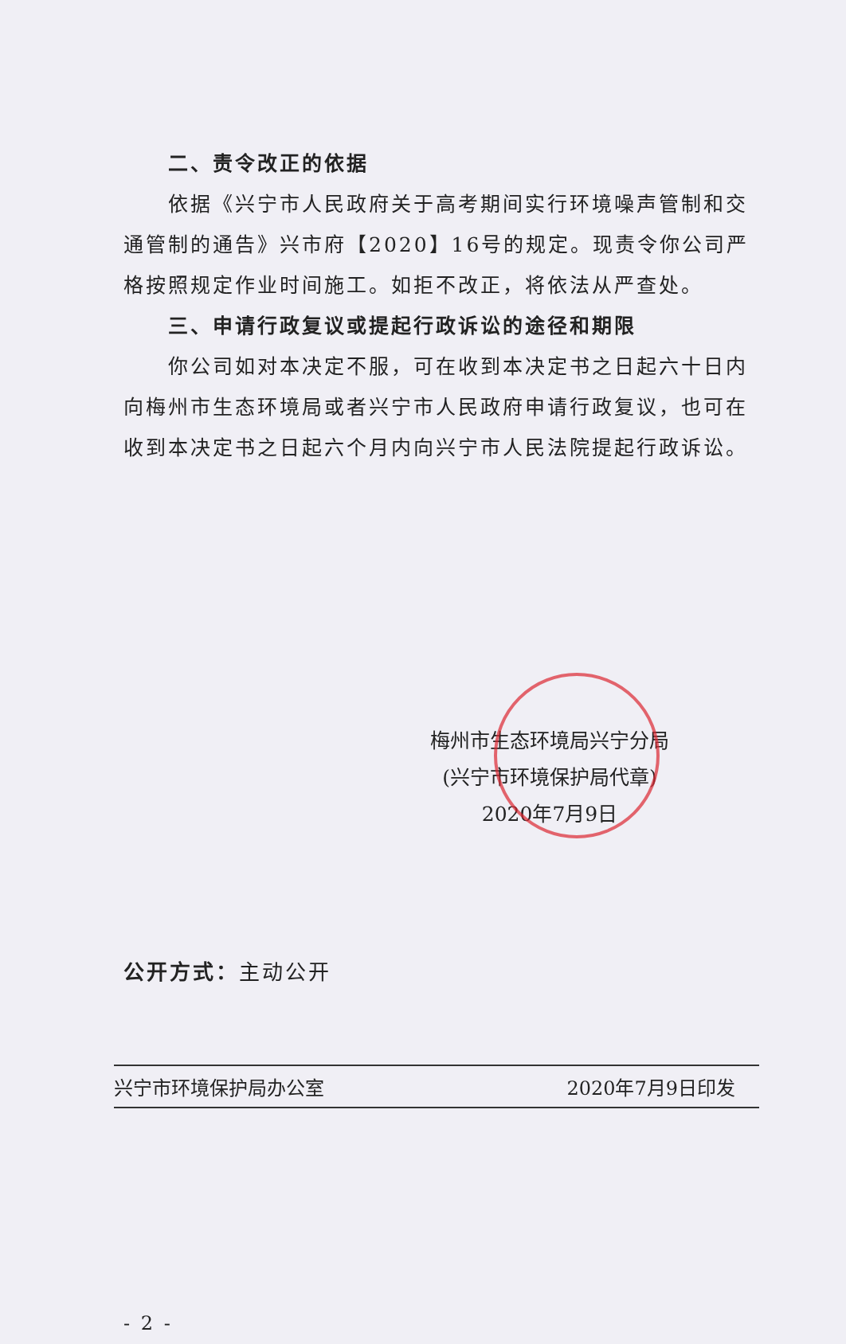二、责令改正的依据
依据《兴宁市人民政府关于高考期间实行环境噪声管制和交通管制的通告》兴市府【2020】16号的规定。现责令你公司严格按照规定作业时间施工。如拒不改正，将依法从严查处。
三、申请行政复议或提起行政诉讼的途径和期限
你公司如对本决定不服，可在收到本决定书之日起六十日内向梅州市生态环境局或者兴宁市人民政府申请行政复议，也可在收到本决定书之日起六个月内向兴宁市人民法院提起行政诉讼。
梅州市生态环境局兴宁分局
(兴宁市环境保护局代章)
2020年7月9日
公开方式：主动公开
兴宁市环境保护局办公室 2020年7月9日印发
- 2 -